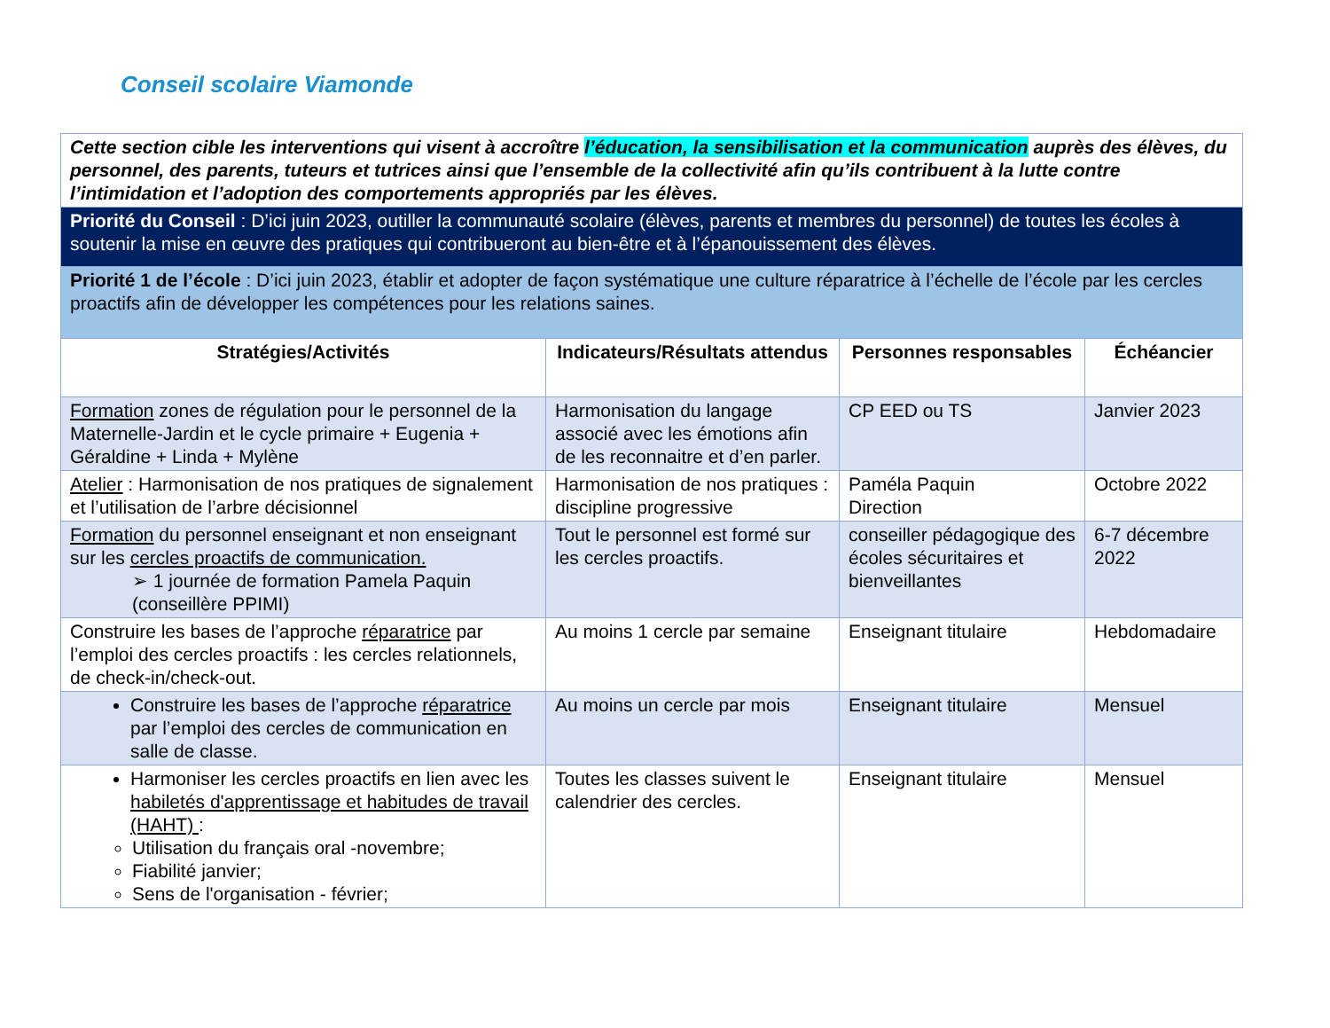Conseil scolaire Viamonde
| Cette section cible les interventions qui visent à accroître l’éducation, la sensibilisation et la communication auprès des élèves, du personnel, des parents, tuteurs et tutrices ainsi que l’ensemble de la collectivité afin qu’ils contribuent à la lutte contre l’intimidation et l’adoption des comportements appropriés par les élèves. | | | |
| Priorité du Conseil : D’ici juin 2023, outiller la communauté scolaire (élèves, parents et membres du personnel) de toutes les écoles à soutenir la mise en œuvre des pratiques qui contribueront au bien-être et à l’épanouissement des élèves. | | | |
| Priorité 1 de l’école : D’ici juin 2023, établir et adopter de façon systématique une culture réparatrice à l’échelle de l’école par les cercles proactifs afin de développer les compétences pour les relations saines. | | | |
| Stratégies/Activités | Indicateurs/Résultats attendus | Personnes responsables | Échéancier |
| Formation zones de régulation pour le personnel de la Maternelle-Jardin et le cycle primaire + Eugenia + Géraldine + Linda + Mylène | Harmonisation du langage associé avec les émotions afin de les reconnaitre et d’en parler. | CP EED ou TS | Janvier 2023 |
| Atelier : Harmonisation de nos pratiques de signalement et l’utilisation de l’arbre décisionnel | Harmonisation de nos pratiques : discipline progressive | Paméla Paquin Direction | Octobre 2022 |
| Formation du personnel enseignant et non enseignant sur les cercles proactifs de communication. ➢ 1 journée de formation Pamela Paquin (conseillère PPIMI) | Tout le personnel est formé sur les cercles proactifs. | conseiller pédagogique des écoles sécuritaires et bienveillantes | 6-7 décembre 2022 |
| Construire les bases de l’approche réparatrice par l’emploi des cercles proactifs : les cercles relationnels, de check-in/check-out. | Au moins 1 cercle par semaine | Enseignant titulaire | Hebdomadaire |
| Construire les bases de l’approche réparatrice par l’emploi des cercles de communication en salle de classe. | Au moins un cercle par mois | Enseignant titulaire | Mensuel |
| Harmoniser les cercles proactifs en lien avec les habiletés d'apprentissage et habitudes de travail (HAHT) : Utilisation du français oral -novembre; Fiabilité janvier; Sens de l'organisation - février; | Toutes les classes suivent le calendrier des cercles. | Enseignant titulaire | Mensuel |